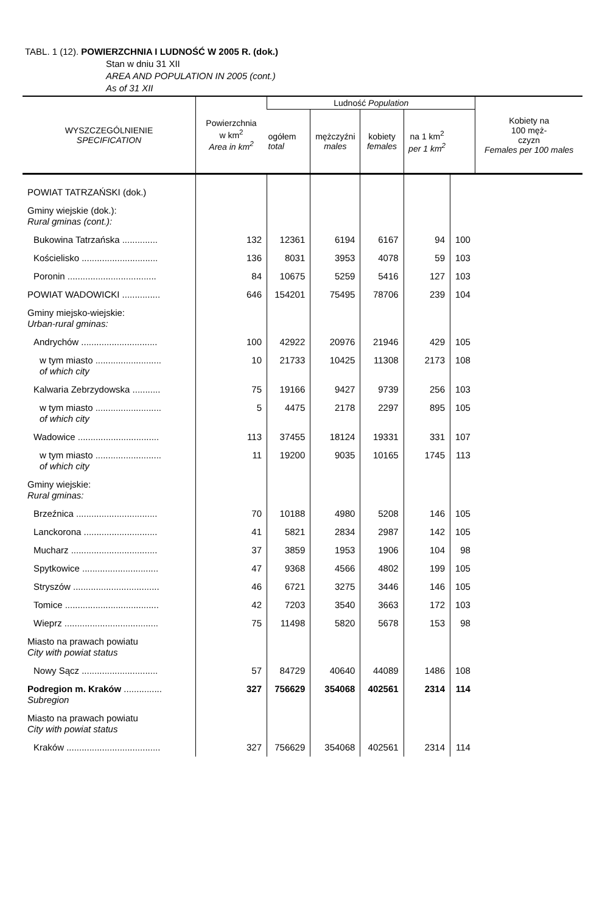TABL. 1 (12). POWIERZCHNIA I LUDNOŚĆ W 2005 R. (dok.)
Stan w dniu 31 XII
AREA AND POPULATION IN 2005 (cont.)
As of 31 XII
| WYSZCZEGÓLNIENIE SPECIFICATION | Powierzchnia w km<sup>2</sup> Area in km<sup>2</sup> | Ludność Population | | | | | Kobiety na 100 męż- czyzn Females per 100 males |
| --- | --- | --- | --- | --- | --- | --- | --- |
| | | ogółem total | mężczyźni males | kobiety females | na 1 km<sup>2</sup> per 1 km<sup>2</sup> | | |
| POWIAT TATRZAŃSKI (dok.) | | | | | | | |
| Gminy wiejskie (dok.): Rural gminas (cont.): | | | | | | | |
| Bukowina Tatrzańska .............. | 132 | 12361 | 6194 | 6167 | 94 | 100 | |
| Kościelisko .............................. | 136 | 8031 | 3953 | 4078 | 59 | 103 | |
| Poronin ................................... | 84 | 10675 | 5259 | 5416 | 127 | 103 | |
| POWIAT WADOWICKI ............... | 646 | 154201 | 75495 | 78706 | 239 | 104 | |
| Gminy miejsko-wiejskie: Urban-rural gminas: | | | | | | | |
| Andrychów .............................. | 100 | 42922 | 20976 | 21946 | 429 | 105 | |
| w tym miasto .......................... of which city | 10 | 21733 | 10425 | 11308 | 2173 | 108 | |
| Kalwaria Zebrzydowska ........... | 75 | 19166 | 9427 | 9739 | 256 | 103 | |
| w tym miasto .......................... of which city | 5 | 4475 | 2178 | 2297 | 895 | 105 | |
| Wadowice ................................ | 113 | 37455 | 18124 | 19331 | 331 | 107 | |
| w tym miasto .......................... of which city | 11 | 19200 | 9035 | 10165 | 1745 | 113 | |
| Gminy wiejskie: Rural gminas: | | | | | | | |
| Brzeźnica ................................ | 70 | 10188 | 4980 | 5208 | 146 | 105 | |
| Lanckorona ............................. | 41 | 5821 | 2834 | 2987 | 142 | 105 | |
| Mucharz .................................. | 37 | 3859 | 1953 | 1906 | 104 | 98 | |
| Spytkowice .............................. | 47 | 9368 | 4566 | 4802 | 199 | 105 | |
| Stryszów .................................. | 46 | 6721 | 3275 | 3446 | 146 | 105 | |
| Tomice ..................................... | 42 | 7203 | 3540 | 3663 | 172 | 103 | |
| Wieprz ..................................... | 75 | 11498 | 5820 | 5678 | 153 | 98 | |
| Miasto na prawach powiatu City with powiat status | | | | | | | |
| Nowy Sącz .............................. | 57 | 84729 | 40640 | 44089 | 1486 | 108 | |
| Podregion m. Kraków ............... Subregion | 327 | 756629 | 354068 | 402561 | 2314 | 114 | |
| Miasto na prawach powiatu City with powiat status | | | | | | | |
| Kraków ..................................... | 327 | 756629 | 354068 | 402561 | 2314 | 114 | |